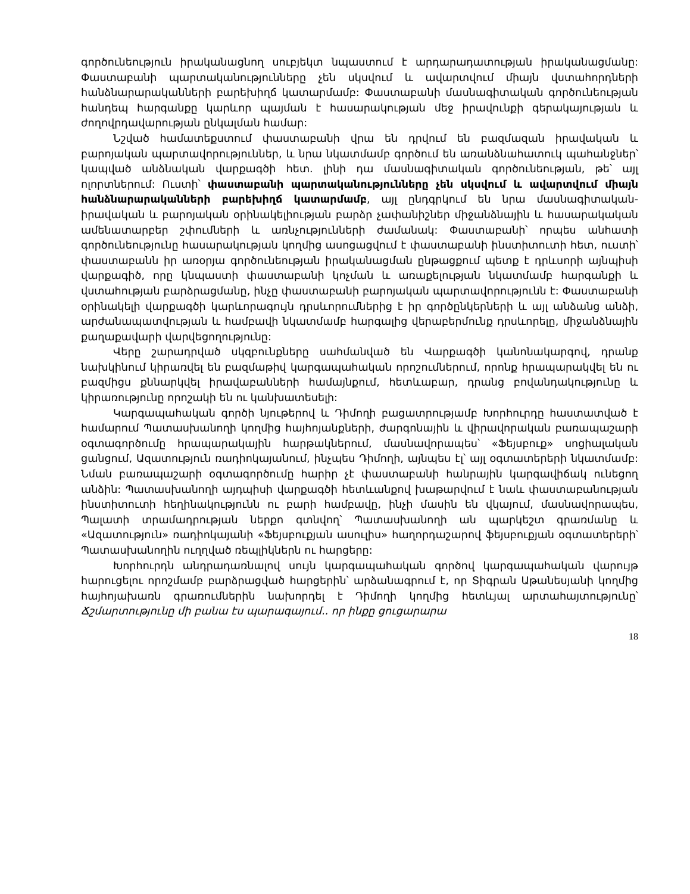գործունեություն իրականացնող սուբյեկտ նպաստում է արդարադատության իրականացմանը: Փաստաբանի պարտականությունները չեն սկսվում և ավարտվում միայն վստահորդների հանձնարարականների բարեխիղճ կատարմամբ: Փաստաբանի մասնագիտական գործունեության հանդեպ հարգանքը կարևոր պայման է հասարակության մեջ իրավունքի գերակայության և ժողովրդավարության ընկալման համար:
Նշված համատեքստում փաստաբանի վրա են դրվում են բազմազան իրավական և բարոյական պարտավորություններ, և նրա նկատմամբ գործում են առանձնահատուկ պահանջներ՝ կապված անձնական վարքագծի հետ. լինի դա մասնագիտական գործունեության, թե՝ այլ ոլորտներում: Ուստի՝ փաստաբանի պարտականությունները չեն սկսվում և ավարտվում միայն հանձնարարականների բարեխիղճ կատարմամբ, այլ ընդգրկում են նրա մասնագիտական-իրավական և բարոյական օրինակելիության բարձր չափանիշներ միջանձնային և հասարակական ամենատարբեր շփումների և առնչությունների ժամանակ: Փաստաբանի՝ որպես անհատի գործունեությունը հասարակության կողմից ասոցացվում է փաստաբանի ինստիտուտի հետ, ուստի՝ փաստաբանն իր առօրյա գործունեության իրականացման ընթացքում պետք է դրևսորի այնպիսի վարքագիծ, որը կնպաստի փաստաբանի կոչման և առաքելության նկատմամբ հարգանքի և վստահության բարձրացմանը, ինչը փաստաբանի բարոյական պարտավորությունն է: Փաստաբանի օրինակելի վարքագծի կարևորագույն դրսևորումներից է իր գործընկերների և այլ անձանց անձի, արժանապատվության և համբավի նկատմամբ հարգալից վերաբերմունք դրսևորելը, միջանձնային քաղաքավարի վարվեցողությունը:
Վերը շարադրված սկզբունքները սահմանված են Վարքագծի կանոնակարգով, դրանք նախկինում կիրառվել են բազմաթիվ կարգապահական որոշումներում, որոնք հրապարակվել են ու բազմիցս քննարկվել իրավաբանների համայնքում, հետևաբար, դրանց բովանդակությունը և կիրառությունը որոշակի են ու կանխատեսելի:
Կարգապահական գործի նյութերով և Դիմողի բացատրությամբ Խորհուրդը հաստատված է համարում Պատասխանողի կողմից հայհոյանքների, ժարգոնային և վիրավորական բառապաշարի օգտագործումը հրապարակային հարթակներում, մասնավորապես՝ «Ֆեյսբուք» սոցիալական ցանցում, Ազատություն ռադիոկայանում, ինչպես Դիմողի, այնպես էլ՝ այլ օգտատերերի նկատմամբ: Նման բառապաշարի օգտագործումը հարիր չէ փաստաբանի հանրային կարգավիճակ ունեցող անձին: Պատասխանողի այդպիսի վարքագծի հետևանքով խաթարվում է նաև փաստաբանության ինստիտուտի հեղինակությունն ու բարի համբավը, ինչի մասին են վկայում, մասնավորապես, Պալատի տրամադրության ներքո գտնվող՝ Պատասխանողի ան պարկեշտ գրառմանը և «Ազատություն» ռադիոկայանի «Ֆեյսբուքյան ասուլիս» հաղորդաշարով ֆեյսբուքյան օգտատերերի՝ Պատասխանողին ուղղված ռեպլիկներն ու հարցերը:
Խորհուրդն անդրադառնալով սույն կարգապահական գործով կարգապահական վարույթ հարուցելու որոշմամբ բարձրացված հարցերին՝ արձանագրում է, որ Տիգրան Աթանեսյանի կողմից հայհոյախառն գրառումներին նախորդել է Դիմողի կողմից հետևյալ արտահայտությունը՝ Ճշմարտությունը մի բանա էս պարագայում.. որ ինքը ցուցարարա
18